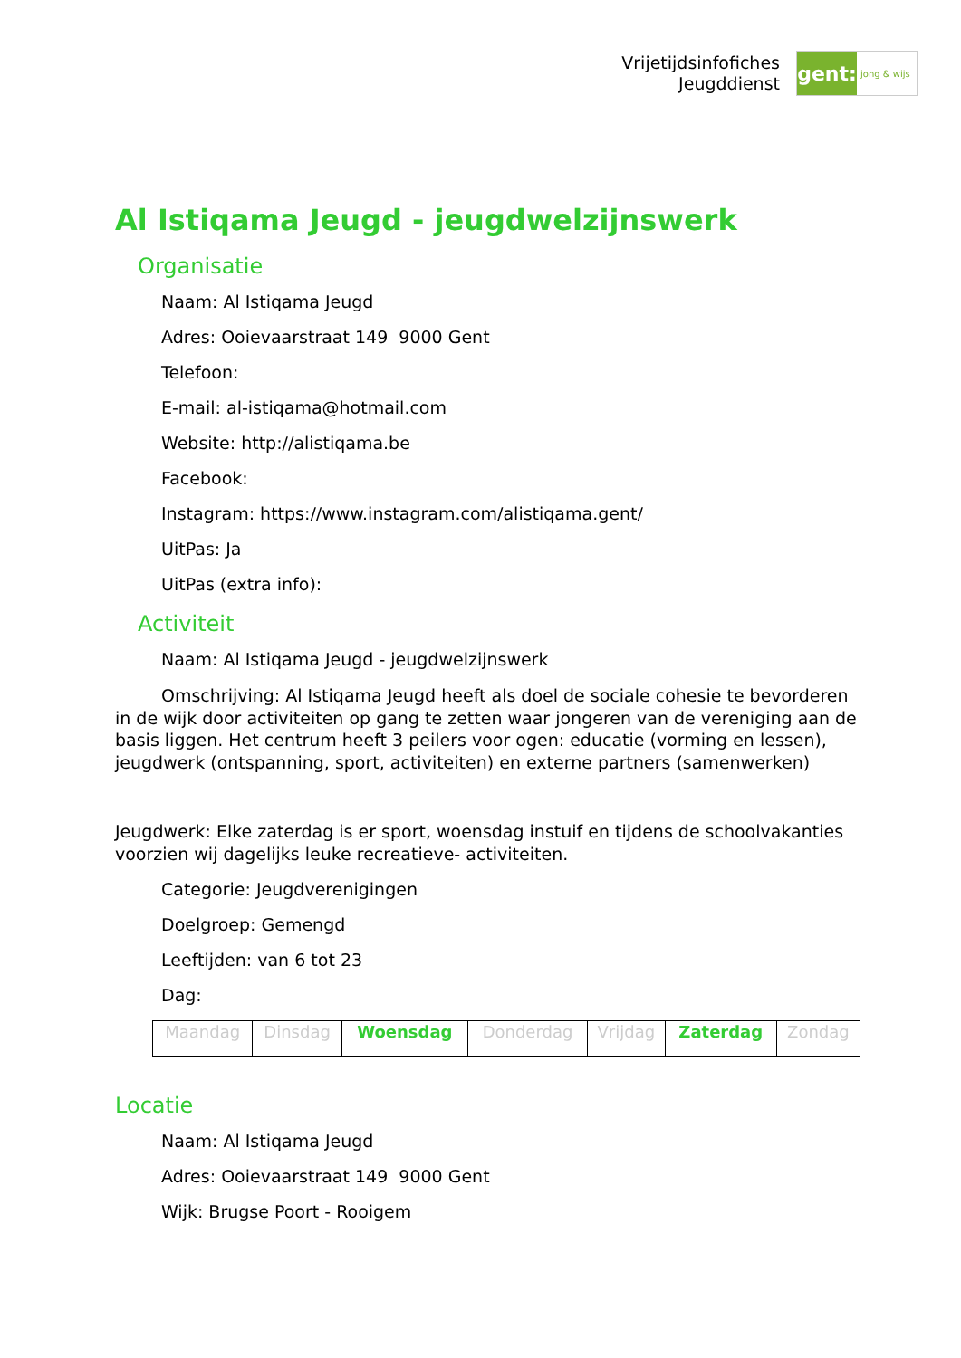Vrijetijdsinfofiches
Jeugddienst
gent:
jong & wijs
Al Istiqama Jeugd - jeugdwelzijnswerk
Organisatie
Naam: Al Istiqama Jeugd
Adres: Ooievaarstraat 149 9000 Gent
Telefoon:
E-mail: al-istiqama@hotmail.com
Website: http://alistiqama.be
Facebook:
Instagram: https://www.instagram.com/alistiqama.gent/
UitPas: Ja
UitPas (extra info):
Activiteit
Naam: Al Istiqama Jeugd - jeugdwelzijnswerk
Omschrijving: Al Istiqama Jeugd heeft als doel de sociale cohesie te bevorderen in de wijk door activiteiten op gang te zetten waar jongeren van de vereniging aan de basis liggen. Het centrum heeft 3 peilers voor ogen: educatie (vorming en lessen), jeugdwerk (ontspanning, sport, activiteiten) en externe partners (samenwerken)
Jeugdwerk: Elke zaterdag is er sport, woensdag instuif en tijdens de schoolvakanties voorzien wij dagelijks leuke recreatieve- activiteiten.
Categorie: Jeugdverenigingen
Doelgroep: Gemengd
Leeftijden: van 6 tot 23
Dag:
| Maandag | Dinsdag | Woensdag | Donderdag | Vrijdag | Zaterdag | Zondag |
Locatie
Naam: Al Istiqama Jeugd
Adres: Ooievaarstraat 149 9000 Gent
Wijk: Brugse Poort - Rooigem